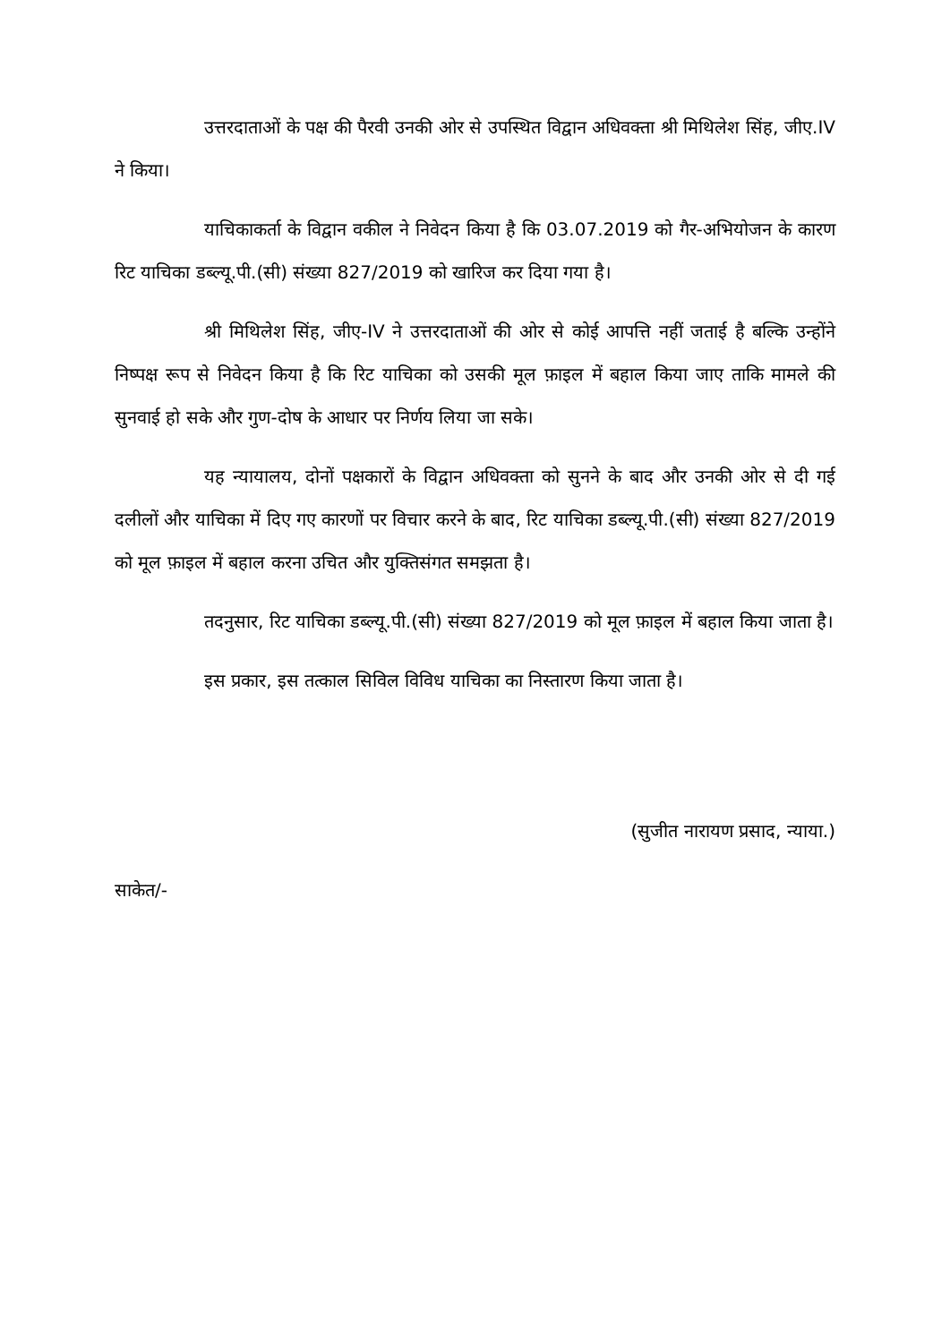उत्तरदाताओं के पक्ष की पैरवी उनकी ओर से उपस्थित विद्वान अधिवक्ता श्री मिथिलेश सिंह, जीए.IV ने किया।
याचिकाकर्ता के विद्वान वकील ने निवेदन किया है कि 03.07.2019 को गैर-अभियोजन के कारण रिट याचिका डब्ल्यू.पी.(सी) संख्या 827/2019 को खारिज कर दिया गया है।
श्री मिथिलेश सिंह, जीए-IV ने उत्तरदाताओं की ओर से कोई आपत्ति नहीं जताई है बल्कि उन्होंने निष्पक्ष रूप से निवेदन किया है कि रिट याचिका को उसकी मूल फ़ाइल में बहाल किया जाए ताकि मामले की सुनवाई हो सके और गुण-दोष के आधार पर निर्णय लिया जा सके।
यह न्यायालय, दोनों पक्षकारों के विद्वान अधिवक्ता को सुनने के बाद और उनकी ओर से दी गई दलीलों और याचिका में दिए गए कारणों पर विचार करने के बाद, रिट याचिका डब्ल्यू.पी.(सी) संख्या 827/2019 को मूल फ़ाइल में बहाल करना उचित और युक्तिसंगत समझता है।
तदनुसार, रिट याचिका डब्ल्यू.पी.(सी) संख्या 827/2019 को मूल फ़ाइल में बहाल किया जाता है।
इस प्रकार, इस तत्काल सिविल विविध याचिका का निस्तारण किया जाता है।
(सुजीत नारायण प्रसाद, न्याया.)
साकेत/-